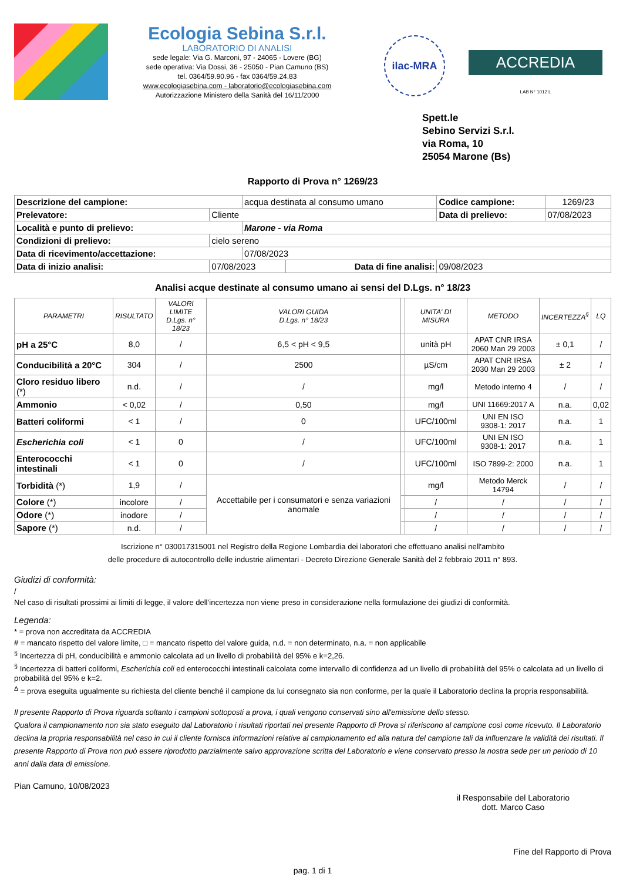Ecologia Sebina S.r.l.
LABORATORIO DI ANALISI
sede legale: Via G. Marconi, 97 - 24065 - Lovere (BG)
sede operativa: Via Dossi, 36 - 25050 - Pian Camuno (BS)
tel. 0364/59.90.96 - fax 0364/59.24.83
www.ecologiasebina.com - laboratorio@ecologiasebina.com
Autorizzazione Ministero della Sanità del 16/11/2000
ilac-MRA
ACCREDIA
LAB N° 1012 L
Spett.le
Sebino Servizi S.r.l.
via Roma, 10
25054 Marone (Bs)
Rapporto di Prova n° 1269/23
| Descrizione del campione: | | acqua destinata al consumo umano | | Codice campione: | 1269/23 |
| Prelevatore: | Cliente | | | Data di prelievo: | 07/08/2023 |
| Località e punto di prelievo: | | Marone - via Roma | | | |
| Condizioni di prelievo: | cielo sereno | | | | |
| Data di ricevimento/accettazione: | | 07/08/2023 | | | |
| Data di inizio analisi: | 07/08/2023 | | Data di fine analisi: | 09/08/2023 | |
Analisi acque destinate al consumo umano ai sensi del D.Lgs. n° 18/23
| PARAMETRI | RISULTATO | VALORI LIMITE D.Lgs. n° 18/23 | VALORI GUIDA D.Lgs. n° 18/23 | | UNITA' DI MISURA | METODO | INCERTEZZA<sup>§</sup> | LQ |
| --- | --- | --- | --- | --- | --- | --- | --- | --- |
| pH a 25°C | 8,0 | / | 6,5 < pH < 9,5 | | unità pH | APAT CNR IRSA 2060 Man 29 2003 | ± 0,1 | / |
| Conducibilità a 20°C | 304 | / | 2500 | | µS/cm | APAT CNR IRSA 2030 Man 29 2003 | ± 2 | / |
| Cloro residuo libero (*) | n.d. | / | / | | mg/l | Metodo interno 4 | / | / |
| Ammonio | < 0,02 | / | 0,50 | | mg/l | UNI 11669:2017 A | n.a. | 0,02 |
| Batteri coliformi | < 1 | / | 0 | | UFC/100ml | UNI EN ISO 9308-1: 2017 | n.a. | 1 |
| Escherichia coli | < 1 | 0 | / | | UFC/100ml | UNI EN ISO 9308-1: 2017 | n.a. | 1 |
| Enterococchi intestinali | < 1 | 0 | / | | UFC/100ml | ISO 7899-2: 2000 | n.a. | 1 |
| Torbidità (*) | 1,9 | / | Accettabile per i consumatori e senza variazioni anomale | | mg/l | Metodo Merck 14794 | / | / |
| Colore (*) | incolore | / | | | / | / | / | / |
| Odore (*) | inodore | / | | | / | / | / | / |
| Sapore (*) | n.d. | / | | | / | / | / | / |
Iscrizione n° 030017315001 nel Registro della Regione Lombardia dei laboratori che effettuano analisi nell'ambito
delle procedure di autocontrollo delle industrie alimentari - Decreto Direzione Generale Sanità del 2 febbraio 2011 n° 893.
Giudizi di conformità:
/
Nel caso di risultati prossimi ai limiti di legge, il valore dell’incertezza non viene preso in considerazione nella formulazione dei giudizi di conformità.
Legenda:
* = prova non accreditata da ACCREDIA
# = mancato rispetto del valore limite, □ = mancato rispetto del valore guida, n.d. = non determinato, n.a. = non applicabile
<sup>§</sup> Incertezza di pH, conducibilità e ammonio calcolata ad un livello di probabilità del 95% e k=2,26.
<sup>§</sup> Incertezza di batteri coliformi, Escherichia coli ed enterococchi intestinali calcolata come intervallo di confidenza ad un livello di probabilità del 95% o calcolata ad un livello di probabilità del 95% e k=2.
<sup>Δ</sup> = prova eseguita ugualmente su richiesta del cliente benché il campione da lui consegnato sia non conforme, per la quale il Laboratorio declina la propria responsabilità.
Il presente Rapporto di Prova riguarda soltanto i campioni sottoposti a prova, i quali vengono conservati sino all'emissione dello stesso.
Qualora il campionamento non sia stato eseguito dal Laboratorio i risultati riportati nel presente Rapporto di Prova si riferiscono al campione così come ricevuto. Il Laboratorio declina la propria responsabilità nel caso in cui il cliente fornisca informazioni relative al campionamento ed alla natura del campione tali da influenzare la validità dei risultati. Il presente Rapporto di Prova non può essere riprodotto parzialmente salvo approvazione scritta del Laboratorio e viene conservato presso la nostra sede per un periodo di 10 anni dalla data di emissione.
Pian Camuno, 10/08/2023
il Responsabile del Laboratorio
dott. Marco Caso
Fine del Rapporto di Prova
pag. 1 di 1